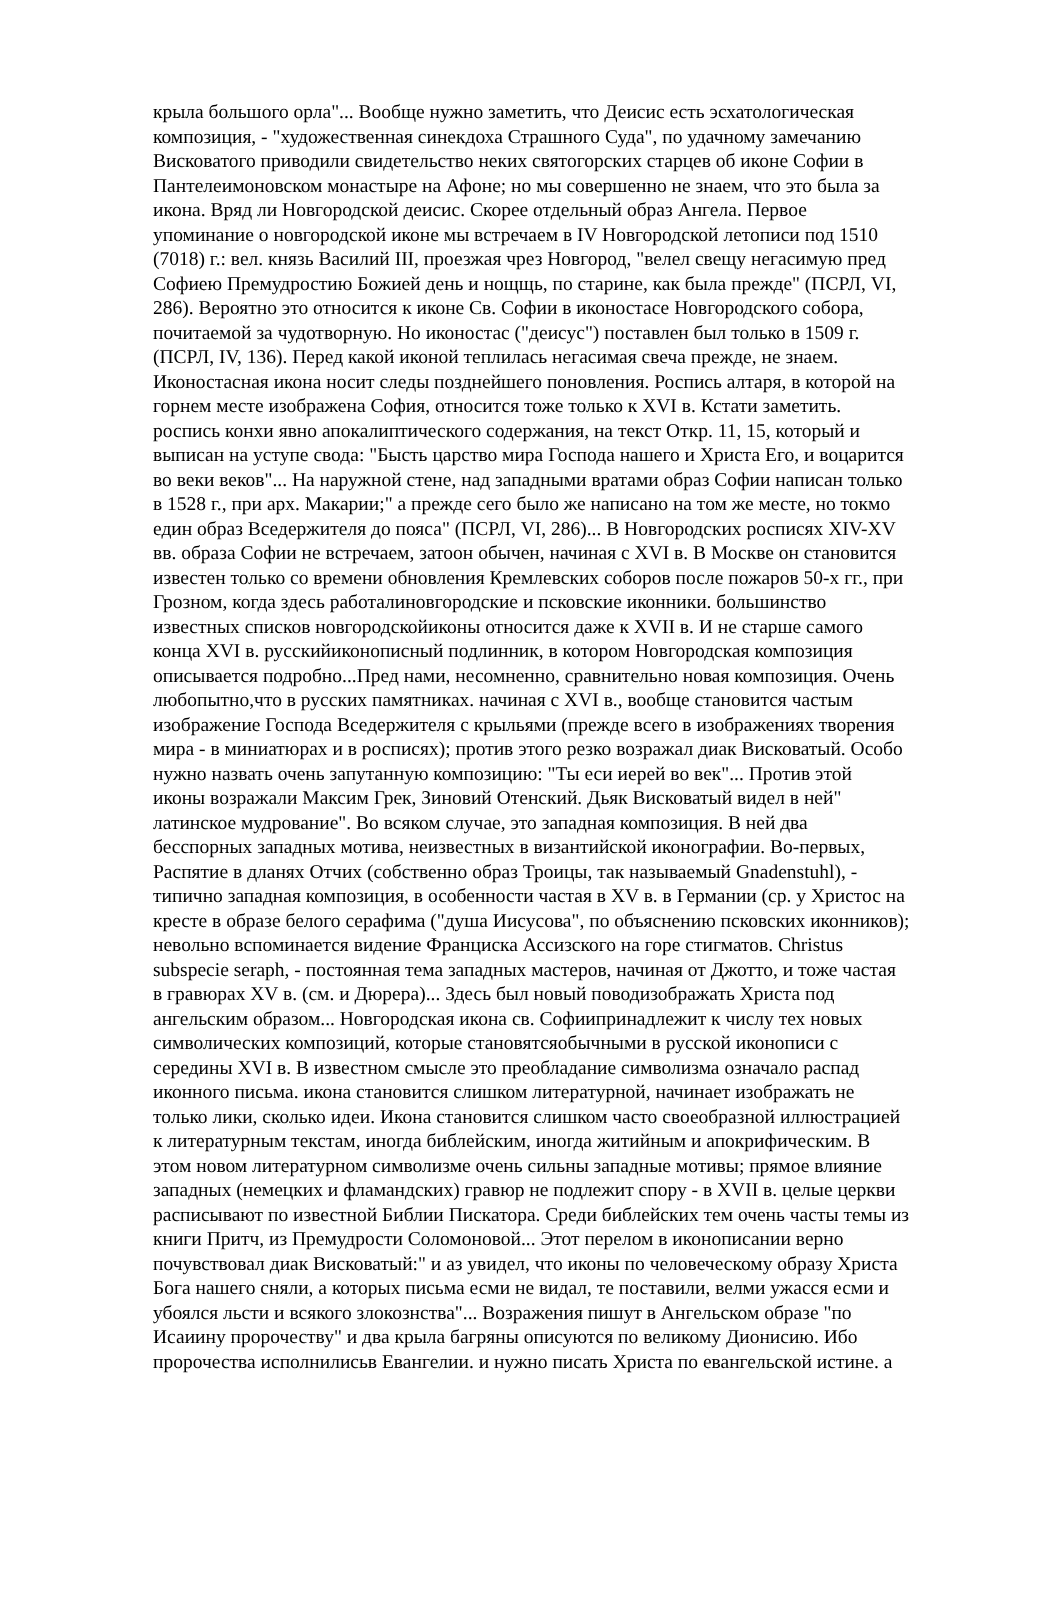крыла большого орла"... Вообще нужно заметить, что Деисис есть эсхатологическая
композиция, - "художественная синекдоха Страшного Суда", по удачному замечанию
Висковатого приводили свидетельство неких святогорских старцев об иконе Софии в
Пантелеимоновском монастыре на Афоне; но мы совершенно не знаем, что это была за
икона. Вряд ли Новгородской деисис. Скорее отдельный образ Ангела. Первое
упоминание о новгородской иконе мы встречаем в IV Новгородской летописи под 1510
(7018) г.: вел. князь Василий III, проезжая чрез Новгород, "велел свещу негасимую пред
Софиею Премудростию Божией день и нощщь, по старине, как была прежде" (ПСРЛ, VI,
286). Вероятно это относится к иконе Св. Софии в иконостасе Новгородского собора,
почитаемой за чудотворную. Но иконостас ("деисус") поставлен был только в 1509 г.
(ПСРЛ, IV, 136). Перед какой иконой теплилась негасимая свеча прежде, не знаем.
Иконостасная икона носит следы позднейшего поновления. Роспись алтаря, в которой на
горнем месте изображена София, относится тоже только к XVI в. Кстати заметить.
роспись конхи явно апокалиптического содержания, на текст Откр. 11, 15, который и
выписан на уступе свода: "Бысть царство мира Господа нашего и Христа Его, и воцарится
во веки веков"... На наружной стене, над западными вратами образ Софии написан только
в 1528 г., при арх. Макарии;" а прежде сего было же написано на том же месте, но токмо
един образ Вседержителя до пояса" (ПСРЛ, VI, 286)... В Новгородских росписях XIV-XV
вв. образа Софии не встречаем, затоон обычен, начиная с XVI в. В Москве он становится
известен только со времени обновления Кремлевских соборов после пожаров 50-х гг., при
Грозном, когда здесь работалиновгородские и псковские иконники. большинство
известных списков новгородскойиконы относится даже к XVII в. И не старше самого
конца XVI в. русскийиконописный подлинник, в котором Новгородская композиция
описывается подробно...Пред нами, несомненно, сравнительно новая композиция. Очень
любопытно,что в русских памятниках. начиная с XVI в., вообще становится частым
изображение Господа Вседержителя с крыльями (прежде всего в изображениях творения
мира - в миниатюрах и в росписях); против этого резко возражал диак Висковатый. Особо
нужно назвать очень запутанную композицию: "Ты еси иерей во век"... Против этой
иконы возражали Максим Грек, Зиновий Отенский. Дьяк Висковатый видел в ней"
латинское мудрование". Во всяком случае, это западная композиция. В ней два
бесспорных западных мотива, неизвестных в византийской иконографии. Во-первых,
Распятие в дланях Отчих (собственно образ Троицы, так называемый Gnadenstuhl), -
типично западная композиция, в особенности частая в XV в. в Германии (ср. у Христос на
кресте в образе белого серафима ("душа Иисусова", по объяснению псковских иконников);
невольно вспоминается видение Франциска Ассизского на горе стигматов. Christus
subspecie seraph, - постоянная тема западных мастеров, начиная от Джотто, и тоже частая
в гравюрах XV в. (см. и Дюрера)... Здесь был новый поводизображать Христа под
ангельским образом... Новгородская икона св. Софиипринадлежит к числу тех новых
символических композиций, которые становятсяобычными в русской иконописи с
середины XVI в. В известном смысле это преобладание символизма означало распад
иконного письма. икона становится слишком литературной, начинает изображать не
только лики, сколько идеи. Икона становится слишком часто своеобразной иллюстрацией
к литературным текстам, иногда библейским, иногда житийным и апокрифическим. В
этом новом литературном символизме очень сильны западные мотивы; прямое влияние
западных (немецких и фламандских) гравюр не подлежит спору - в XVII в. целые церкви
расписывают по известной Библии Пискатора. Среди библейских тем очень часты темы из
книги Притч, из Премудрости Соломоновой... Этот перелом в иконописании верно
почувствовал диак Висковатый:" и аз увидел, что иконы по человеческому образу Христа
Бога нашего сняли, а которых письма есми не видал, те поставили, велми ужасся есми и
убоялся льсти и всякого злокознства"... Возражения пишут в Ангельском образе "по
Исаиину пророчеству" и два крыла багряны описуются по великому Дионисию. Ибо
пророчества исполнилисьв Евангелии. и нужно писать Христа по евангельской истине. а